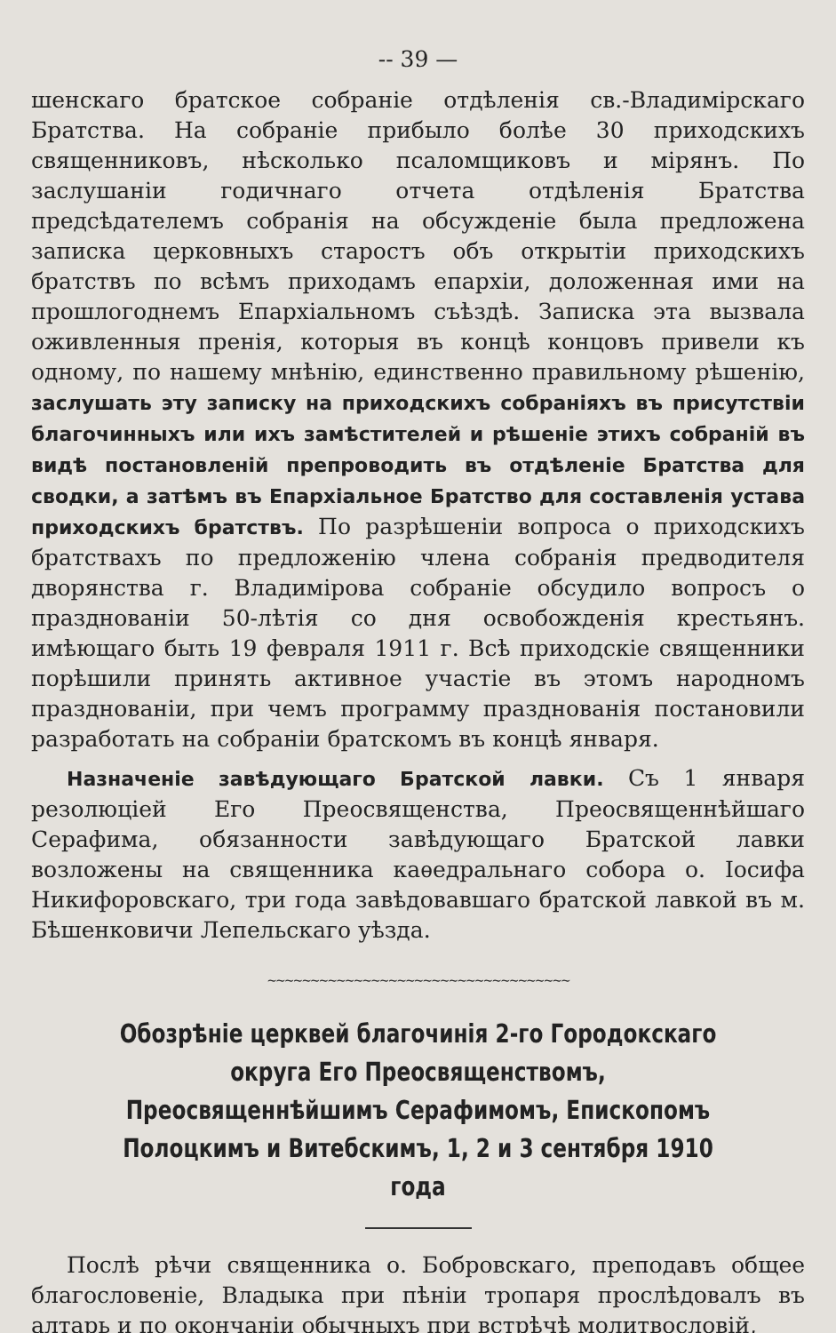-- 39 —
шенскаго братское собраніе отдѣленія св.-Владимірскаго Братства. На собраніе прибыло болѣе 30 приходскихъ священниковъ, нѣсколько псаломщиковъ и мірянъ. По заслушаніи годичнаго отчета отдѣленія Братства предсѣдателемъ собранія на обсужденіе была предложена записка церковныхъ старостъ объ открытіи приходскихъ братствъ по всѣмъ приходамъ епархіи, доложенная ими на прошлогоднемъ Епархіальномъ съѣздѣ. Записка эта вызвала оживленныя пренія, которыя въ концѣ концовъ привели къ одному, по нашему мнѣнію, единственно правильному рѣшенію, заслушать эту записку на приходскихъ собраніяхъ въ присутствіи благочинныхъ или ихъ замѣстителей и рѣшеніе этихъ собраній въ видѣ постановленій препроводить въ отдѣленіе Братства для сводки, а затѣмъ въ Епархіальное Братство для составленія устава приходскихъ братствъ. По разрѣшеніи вопроса о приходскихъ братствахъ по предложенію члена собранія предводителя дворянства г. Владимірова собраніе обсудило вопросъ о празднованіи 50-лѣтія со дня освобожденія крестьянъ. имѣющаго быть 19 февраля 1911 г. Всѣ приходскіе священники порѣшили принять активное участіе въ этомъ народномъ празднованіи, при чемъ программу празднованія постановили разработать на собраніи братскомъ въ концѣ января.
Назначеніе завѣдующаго Братской лавки. Съ 1 января резолюціей Его Преосвященства, Преосвященнѣйшаго Серафима, обязанности завѣдующаго Братской лавки возложены на священника каѳедральнаго собора о. Іосифа Никифоровскаго, три года завѣдовавшаго братской лавкой въ м. Бѣшенковичи Лепельскаго уѣзда.
~~~~~~~~~~~~~~~~~~~~~~~~~~~~~~~~~~~
Обозрѣніе церквей благочинія 2-го Городокскаго округа Его Преосвященствомъ, Преосвященнѣйшимъ Серафимомъ, Епископомъ Полоцкимъ и Витебскимъ, 1, 2 и 3 сентября 1910 года
Послѣ рѣчи священника о. Бобровскаго, преподавъ общее благословеніе, Владыка при пѣніи тропаря прослѣдовалъ въ алтарь и по окончаніи обычныхъ при встрѣчѣ молитвословій,